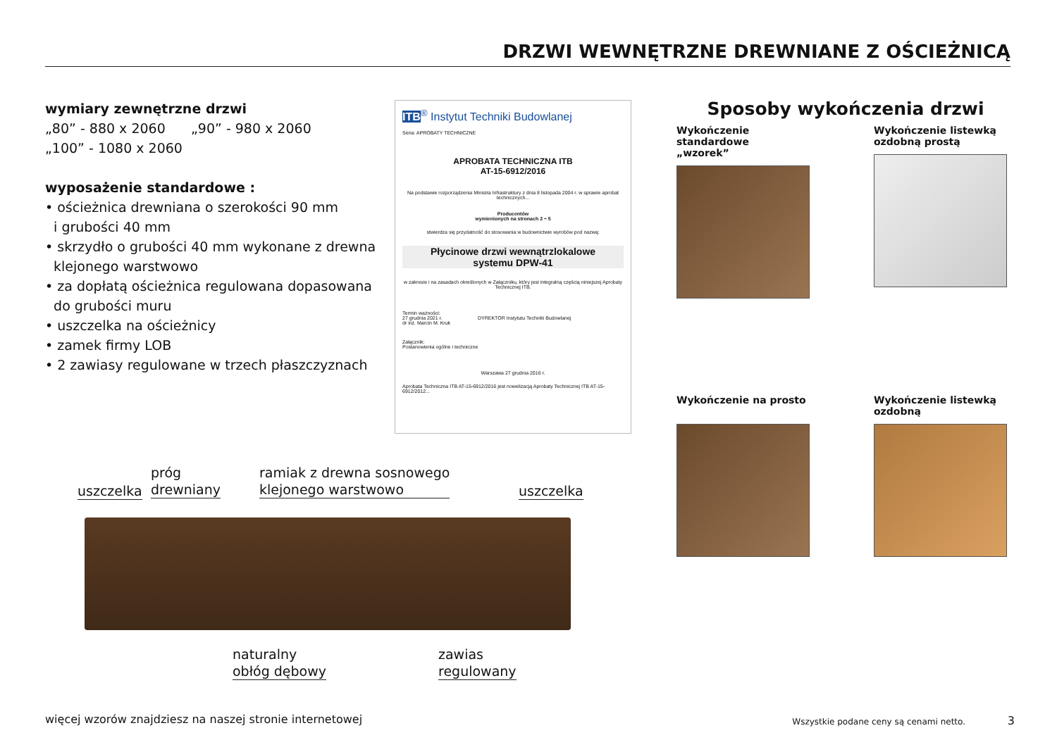DRZWI WEWNĘTRZNE DREWNIANE Z OŚCIEŻNICĄ
wymiary zewnętrzne drzwi
„80” - 880 x 2060 „90” - 980 x 2060
„100” - 1080 x 2060
wyposażenie standardowe :
• ościeżnica drewniana o szerokości 90 mm
i grubości 40 mm
• skrzydło o grubości 40 mm wykonane z drewna
klejonego warstwowo
• za dopłatą ościeżnica regulowana dopasowana
do grubości muru
• uszczelka na ościeżnicy
• zamek firmy LOB
• 2 zawiasy regulowane w trzech płaszczyznach
ITB<sup>®</sup> Instytut Techniki Budowlanej
Seria: APROBATY TECHNICZNE
APROBATA TECHNICZNA ITB
AT-15-6912/2016
Na podstawie rozporządzenia Ministra Infrastruktury z dnia 8 listopada 2004 r. w sprawie aprobat technicznych...
Producentów
wymienionych na stronach 2 ÷ 5
stwierdza się przydatność do stosowania w budownictwie wyrobów pod nazwą:
Płycinowe drzwi wewnątrzlokalowe
systemu DPW-41
w zakresie i na zasadach określonych w Załączniku, który jest integralną częścią niniejszej Aprobaty Technicznej ITB.
Termin ważności:
27 grudnia 2021 r. DYREKTOR Instytutu Techniki Budowlanej
dr inż. Marcin M. Kruk
Załącznik:
Postanowienia ogólne i techniczne
Warszawa 27 grudnia 2016 r.
Aprobata Techniczna ITB AT-15-6912/2016 jest nowelizacją Aprobaty Technicznej ITB AT-15-6912/2012...
Sposoby wykończenia drzwi
Wykończenie standardowe
„wzorek”
Wykończenie listewką
ozdobną prostą
Wykończenie na prosto
Wykończenie listewką
ozdobną
uszczelka
próg
drewniany
ramiak z drewna sosnowego
klejonego warstwowo
uszczelka
naturalny
obłóg dębowy
zawias
regulowany
więcej wzorów znajdziesz na naszej stronie internetowej
Wszystkie podane ceny są cenami netto.
3